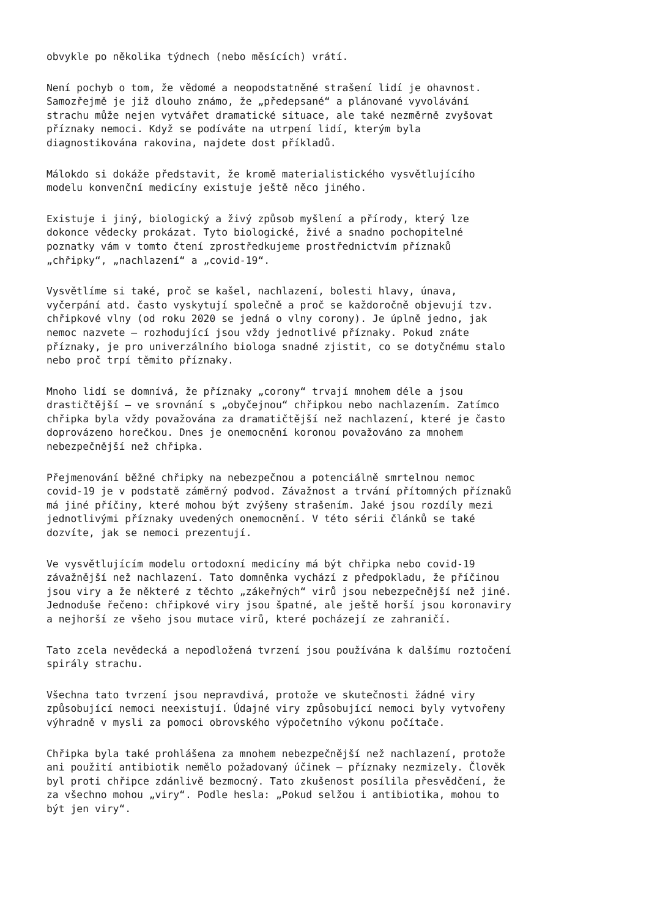obvykle po několika týdnech (nebo měsících) vrátí.
Není pochyb o tom, že vědomé a neopodstatněné strašení lidí je ohavnost. Samozřejmě je již dlouho známo, že „předepsané“ a plánované vyvolávání strachu může nejen vytvářet dramatické situace, ale také nezměrně zvyšovat příznaky nemoci. Když se podíváte na utrpení lidí, kterým byla diagnostikována rakovina, najdete dost příkladů.
Málokdo si dokáže představit, že kromě materialistického vysvětlujícího modelu konvenční medicíny existuje ještě něco jiného.
Existuje i jiný, biologický a živý způsob myšlení a přírody, který lze dokonce vědecky prokázat. Tyto biologické, živé a snadno pochopitelné poznatky vám v tomto čtení zprostředkujeme prostřednictvím příznaků „chřipky“, „nachlazení“ a „covid-19“.
Vysvětlíme si také, proč se kašel, nachlazení, bolesti hlavy, únava, vyčerpání atd. často vyskytují společně a proč se každoročně objevují tzv. chřipkové vlny (od roku 2020 se jedná o vlny corony). Je úplně jedno, jak nemoc nazvete – rozhodující jsou vždy jednotlivé příznaky. Pokud znáte příznaky, je pro univerzálního biologa snadné zjistit, co se dotyčnému stalo nebo proč trpí těmito příznaky.
Mnoho lidí se domnívá, že příznaky „corony“ trvají mnohem déle a jsou drastičtější – ve srovnání s „obyčejnou“ chřipkou nebo nachlazením. Zatímco chřipka byla vždy považována za dramatičtější než nachlazení, které je často doprovázeno horečkou. Dnes je onemocnění koronou považováno za mnohem nebezpečnější než chřipka.
Přejmenování běžné chřipky na nebezpečnou a potenciálně smrtelnou nemoc covid-19 je v podstatě záměrný podvod. Závažnost a trvání přítomných příznaků má jiné příčiny, které mohou být zvýšeny strašením. Jaké jsou rozdíly mezi jednotlivými příznaky uvedených onemocnění. V této sérii článků se také dozvíte, jak se nemoci prezentují.
Ve vysvětlujícím modelu ortodoxní medicíny má být chřipka nebo covid-19 závažnější než nachlazení. Tato domněnka vychází z předpokladu, že příčinou jsou viry a že některé z těchto „zákeřných“ virů jsou nebezpečnější než jiné. Jednoduše řečeno: chřipkové viry jsou špatné, ale ještě horší jsou koronaviry a nejhorší ze všeho jsou mutace virů, které pocházejí ze zahraničí.
Tato zcela nevědecká a nepodložená tvrzení jsou používána k dalšímu roztočení spirály strachu.
Všechna tato tvrzení jsou nepravdivá, protože ve skutečnosti žádné viry způsobující nemoci neexistují. Údajné viry způsobující nemoci byly vytvořeny výhradně v mysli za pomoci obrovského výpočetního výkonu počítače.
Chřipka byla také prohlášena za mnohem nebezpečnější než nachlazení, protože ani použití antibiotik nemělo požadovaný účinek – příznaky nezmizely. Člověk byl proti chřipce zdánlivě bezmocný. Tato zkušenost posílila přesvědčení, že za všechno mohou „viry“. Podle hesla: „Pokud selžou i antibiotika, mohou to být jen viry“.